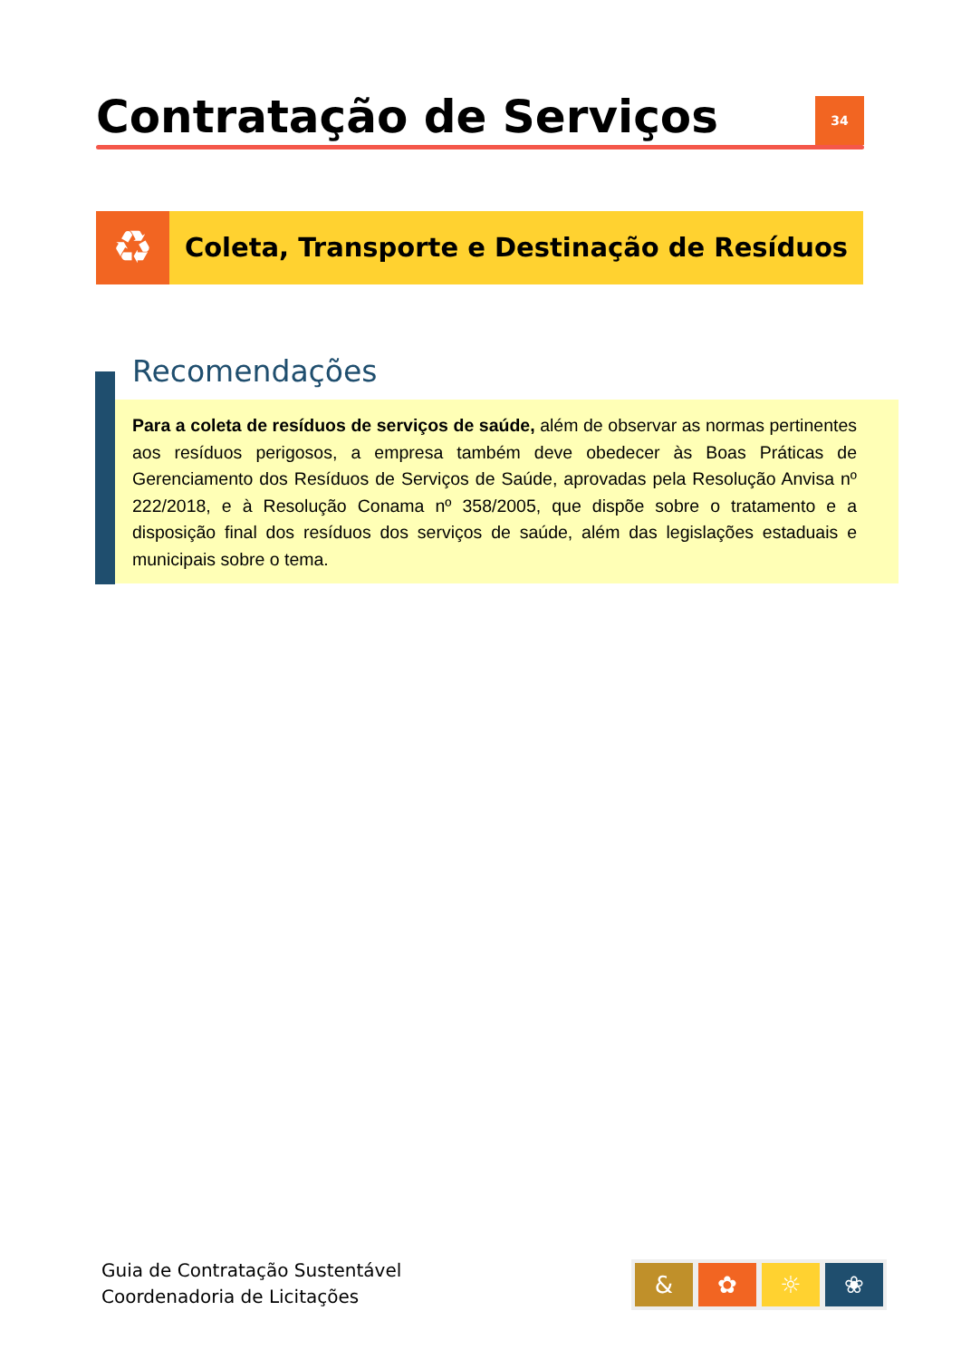Contratação de Serviços
34
♻
Coleta, Transporte e Destinação de Resíduos
Recomendações
Para a coleta de resíduos de serviços de saúde, além de observar as normas pertinentes aos resíduos perigosos, a empresa também deve obedecer às Boas Práticas de Gerenciamento dos Resíduos de Serviços de Saúde, aprovadas pela Resolução Anvisa nº 222/2018, e à Resolução Conama nº 358/2005, que dispõe sobre o tratamento e a disposição final dos resíduos dos serviços de saúde, além das legislações estaduais e municipais sobre o tema.
Guia de Contratação Sustentável
Coordenadoria de Licitações
& ✿ ☼ ❀